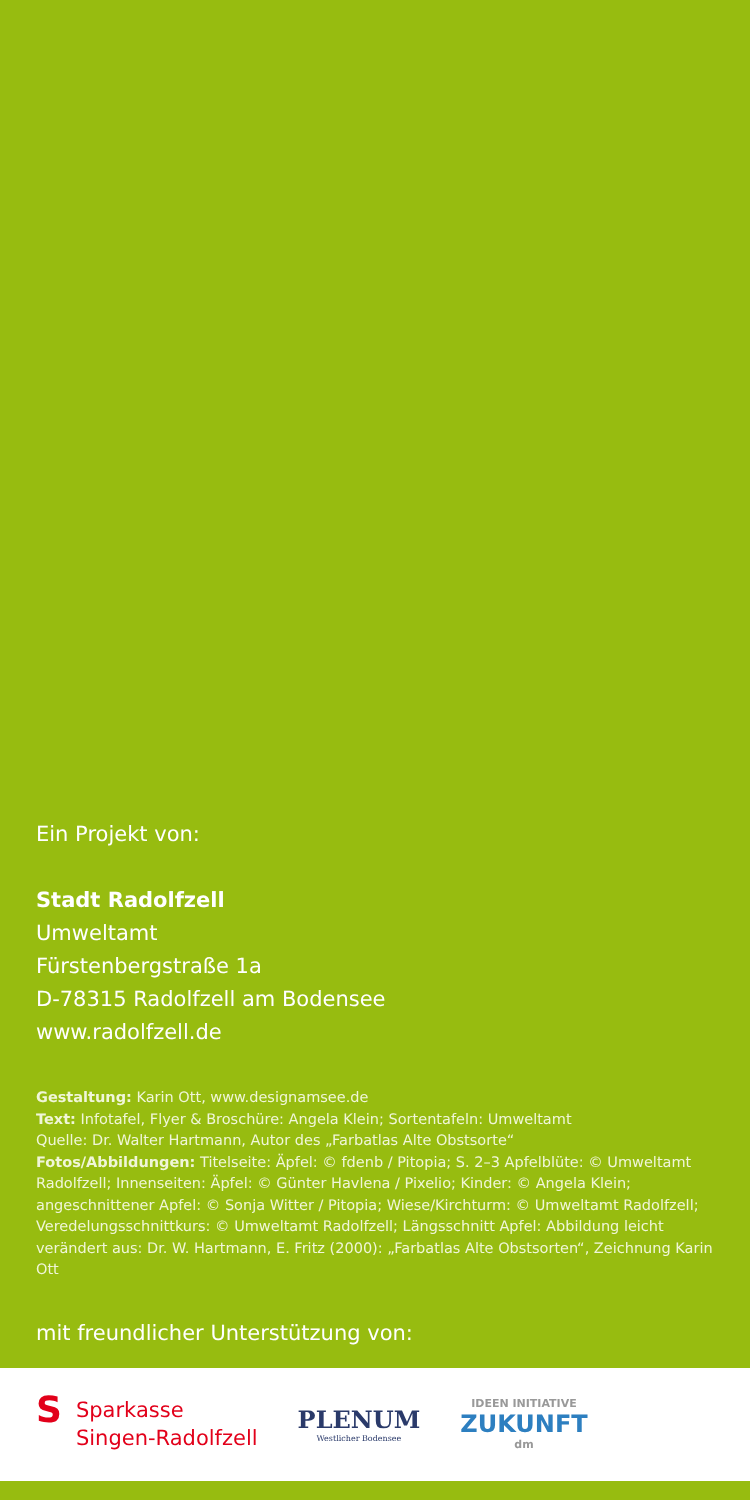Ein Projekt von:
Stadt Radolfzell
Umweltamt
Fürstenbergstraße 1a
D-78315 Radolfzell am Bodensee
www.radolfzell.de
Gestaltung: Karin Ott, www.designamsee.de
Text: Infotafel, Flyer & Broschüre: Angela Klein; Sortentafeln: Umweltamt
Quelle: Dr. Walter Hartmann, Autor des „Farbatlas Alte Obstsorte“
Fotos/Abbildungen: Titelseite: Äpfel: © fdenb / Pitopia; S. 2–3 Apfelblüte: © Umweltamt Radolfzell; Innenseiten: Äpfel: © Günter Havlena / Pixelio; Kinder: © Angela Klein; angeschnittener Apfel: © Sonja Witter / Pitopia; Wiese/Kirchturm: © Umweltamt Radolfzell; Veredelungsschnittkurs: © Umweltamt Radolfzell; Längsschnitt Apfel: Abbildung leicht verändert aus: Dr. W. Hartmann, E. Fritz (2000): „Farbatlas Alte Obstsorten“, Zeichnung Karin Ott
mit freundlicher Unterstützung von:
S Sparkasse
Singen-Radolfzell
PLENUM
Westlicher Bodensee
IDEEN INITIATIVE
ZUKUNFT
dm